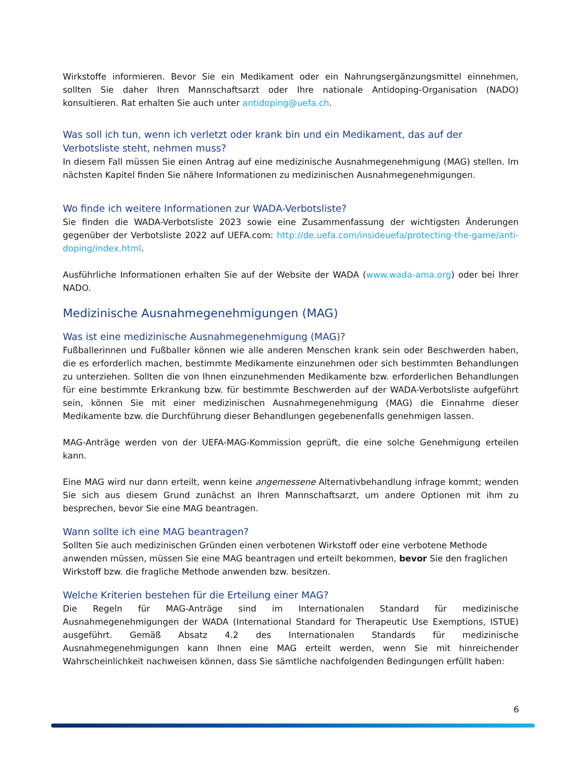Wirkstoffe informieren. Bevor Sie ein Medikament oder ein Nahrungsergänzungsmittel einnehmen, sollten Sie daher Ihren Mannschaftsarzt oder Ihre nationale Antidoping-Organisation (NADO) konsultieren. Rat erhalten Sie auch unter antidoping@uefa.ch.
Was soll ich tun, wenn ich verletzt oder krank bin und ein Medikament, das auf der Verbotsliste steht, nehmen muss?
In diesem Fall müssen Sie einen Antrag auf eine medizinische Ausnahmegenehmigung (MAG) stellen. Im nächsten Kapitel finden Sie nähere Informationen zu medizinischen Ausnahmegenehmigungen.
Wo finde ich weitere Informationen zur WADA-Verbotsliste?
Sie finden die WADA-Verbotsliste 2023 sowie eine Zusammenfassung der wichtigsten Änderungen gegenüber der Verbotsliste 2022 auf UEFA.com: http://de.uefa.com/insideuefa/protecting-the-game/anti-doping/index.html.
Ausführliche Informationen erhalten Sie auf der Website der WADA (www.wada-ama.org) oder bei Ihrer NADO.
Medizinische Ausnahmegenehmigungen (MAG)
Was ist eine medizinische Ausnahmegenehmigung (MAG)?
Fußballerinnen und Fußballer können wie alle anderen Menschen krank sein oder Beschwerden haben, die es erforderlich machen, bestimmte Medikamente einzunehmen oder sich bestimmten Behandlungen zu unterziehen. Sollten die von Ihnen einzunehmenden Medikamente bzw. erforderlichen Behandlungen für eine bestimmte Erkrankung bzw. für bestimmte Beschwerden auf der WADA-Verbotsliste aufgeführt sein, können Sie mit einer medizinischen Ausnahmegenehmigung (MAG) die Einnahme dieser Medikamente bzw. die Durchführung dieser Behandlungen gegebenenfalls genehmigen lassen.
MAG-Anträge werden von der UEFA-MAG-Kommission geprüft, die eine solche Genehmigung erteilen kann.
Eine MAG wird nur dann erteilt, wenn keine angemessene Alternativbehandlung infrage kommt; wenden Sie sich aus diesem Grund zunächst an Ihren Mannschaftsarzt, um andere Optionen mit ihm zu besprechen, bevor Sie eine MAG beantragen.
Wann sollte ich eine MAG beantragen?
Sollten Sie auch medizinischen Gründen einen verbotenen Wirkstoff oder eine verbotene Methode anwenden müssen, müssen Sie eine MAG beantragen und erteilt bekommen, bevor Sie den fraglichen Wirkstoff bzw. die fragliche Methode anwenden bzw. besitzen.
Welche Kriterien bestehen für die Erteilung einer MAG?
Die Regeln für MAG-Anträge sind im Internationalen Standard für medizinische Ausnahmegenehmigungen der WADA (International Standard for Therapeutic Use Exemptions, ISTUE) ausgeführt. Gemäß Absatz 4.2 des Internationalen Standards für medizinische Ausnahmegenehmigungen kann Ihnen eine MAG erteilt werden, wenn Sie mit hinreichender Wahrscheinlichkeit nachweisen können, dass Sie sämtliche nachfolgenden Bedingungen erfüllt haben:
6